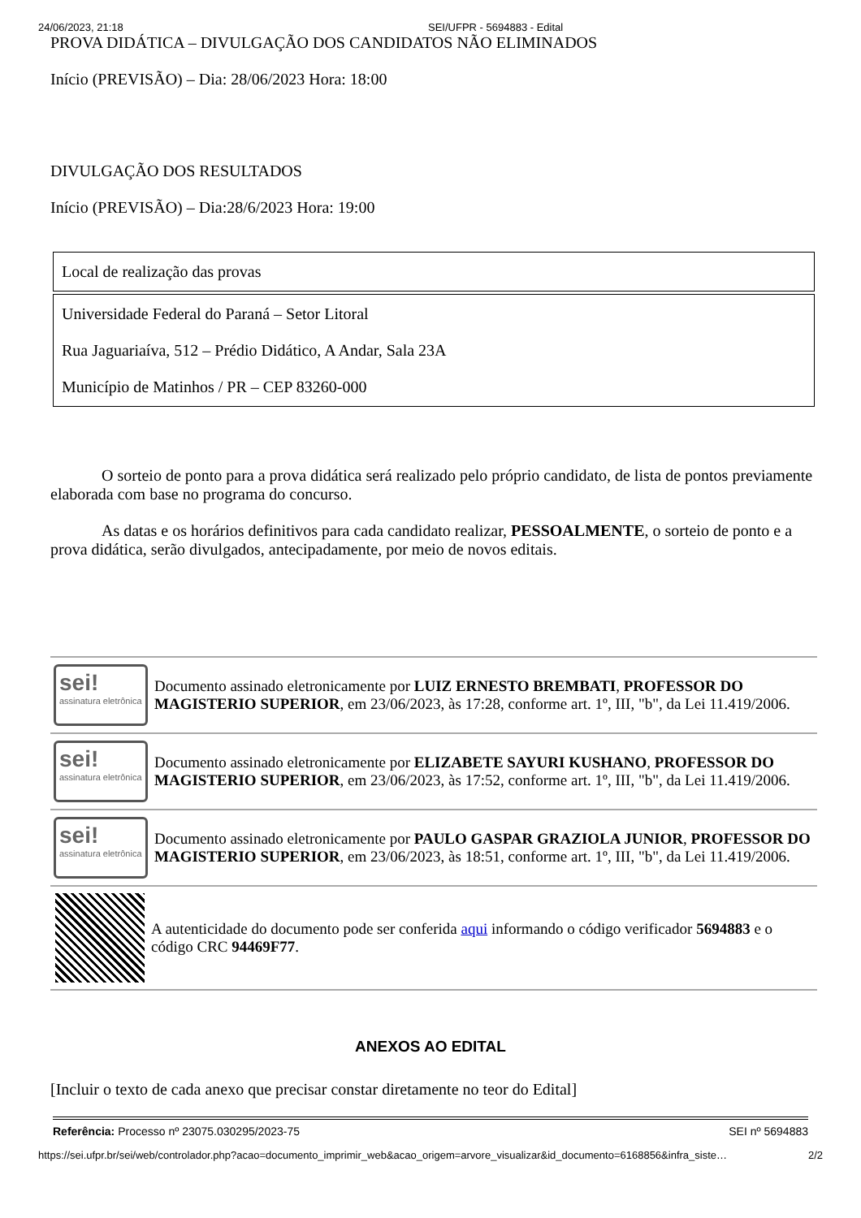24/06/2023, 21:18 SEI/UFPR - 5694883 - Edital
PROVA DIDÁTICA – DIVULGAÇÃO DOS CANDIDATOS NÃO ELIMINADOS
Início (PREVISÃO) – Dia: 28/06/2023 Hora: 18:00
DIVULGAÇÃO DOS RESULTADOS
Início (PREVISÃO) – Dia:28/6/2023 Hora: 19:00
| Local de realização das provas |
| Universidade Federal do Paraná – Setor Litoral Rua Jaguariaíva, 512 – Prédio Didático, A Andar, Sala 23A Município de Matinhos / PR – CEP 83260-000 |
O sorteio de ponto para a prova didática será realizado pelo próprio candidato, de lista de pontos previamente elaborada com base no programa do concurso.
As datas e os horários definitivos para cada candidato realizar, PESSOALMENTE, o sorteio de ponto e a prova didática, serão divulgados, antecipadamente, por meio de novos editais.
sei!
assinatura eletrônica
Documento assinado eletronicamente por LUIZ ERNESTO BREMBATI, PROFESSOR DO MAGISTERIO SUPERIOR, em 23/06/2023, às 17:28, conforme art. 1º, III, "b", da Lei 11.419/2006.
sei!
assinatura eletrônica
Documento assinado eletronicamente por ELIZABETE SAYURI KUSHANO, PROFESSOR DO MAGISTERIO SUPERIOR, em 23/06/2023, às 17:52, conforme art. 1º, III, "b", da Lei 11.419/2006.
sei!
assinatura eletrônica
Documento assinado eletronicamente por PAULO GASPAR GRAZIOLA JUNIOR, PROFESSOR DO MAGISTERIO SUPERIOR, em 23/06/2023, às 18:51, conforme art. 1º, III, "b", da Lei 11.419/2006.
A autenticidade do documento pode ser conferida aqui informando o código verificador 5694883 e o código CRC 94469F77.
ANEXOS AO EDITAL
[Incluir o texto de cada anexo que precisar constar diretamente no teor do Edital]
Referência: Processo nº 23075.030295/2023-75 SEI nº 5694883
https://sei.ufpr.br/sei/web/controlador.php?acao=documento_imprimir_web&acao_origem=arvore_visualizar&id_documento=6168856&infra_siste… 2/2